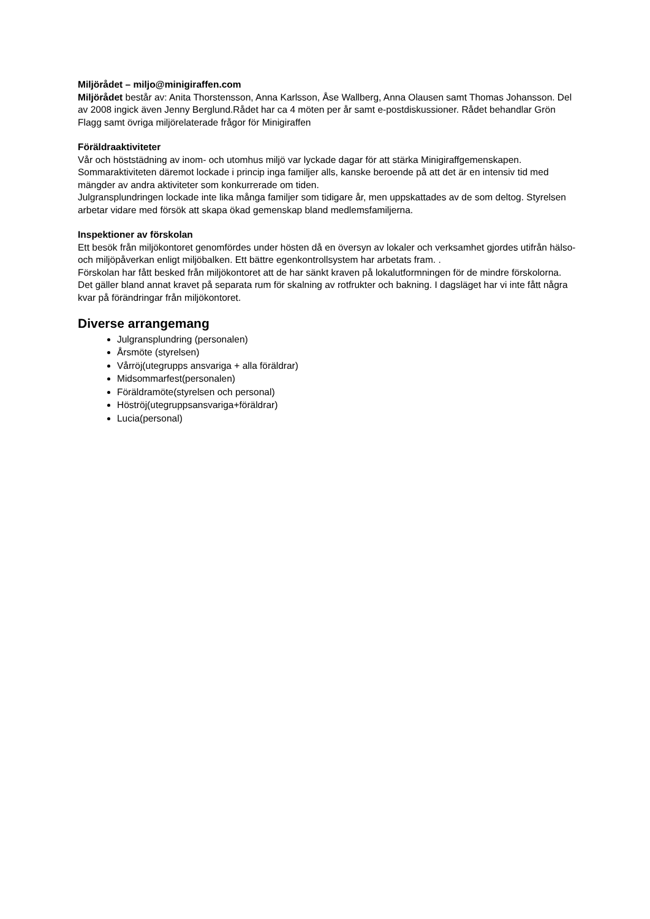Miljörådet – miljo@minigiraffen.com
Miljörådet består av: Anita Thorstensson, Anna Karlsson, Åse Wallberg, Anna Olausen samt Thomas Johansson. Del av 2008 ingick även Jenny Berglund.Rådet har ca 4 möten per år samt e-postdiskussioner. Rådet behandlar Grön Flagg samt övriga miljörelaterade frågor för Minigiraffen
Föräldraaktiviteter
Vår och höststädning av inom- och utomhus miljö var lyckade dagar för att stärka Minigiraffgemenskapen.
Sommaraktiviteten däremot lockade i princip inga familjer alls, kanske beroende på att det är en intensiv tid med mängder av andra aktiviteter som konkurrerade om tiden.
Julgransplundringen lockade inte lika många familjer som tidigare år, men uppskattades av de som deltog. Styrelsen arbetar vidare med försök att skapa ökad gemenskap bland medlemsfamiljerna.
Inspektioner av förskolan
Ett besök från miljökontoret genomfördes under hösten då en översyn av lokaler och verksamhet gjordes utifrån hälso- och miljöpåverkan enligt miljöbalken. Ett bättre egenkontrollsystem har arbetats fram. .
Förskolan har fått besked från miljökontoret att de har sänkt kraven på lokalutformningen för de mindre förskolorna. Det gäller bland annat kravet på separata rum för skalning av rotfrukter och bakning. I dagsläget har vi inte fått några kvar på förändringar från miljökontoret.
Diverse arrangemang
Julgransplundring (personalen)
Årsmöte (styrelsen)
Vårröj(utegrupps ansvariga + alla föräldrar)
Midsommarfest(personalen)
Föräldramöte(styrelsen och personal)
Höströj(utegruppsansvariga+föräldrar)
Lucia(personal)